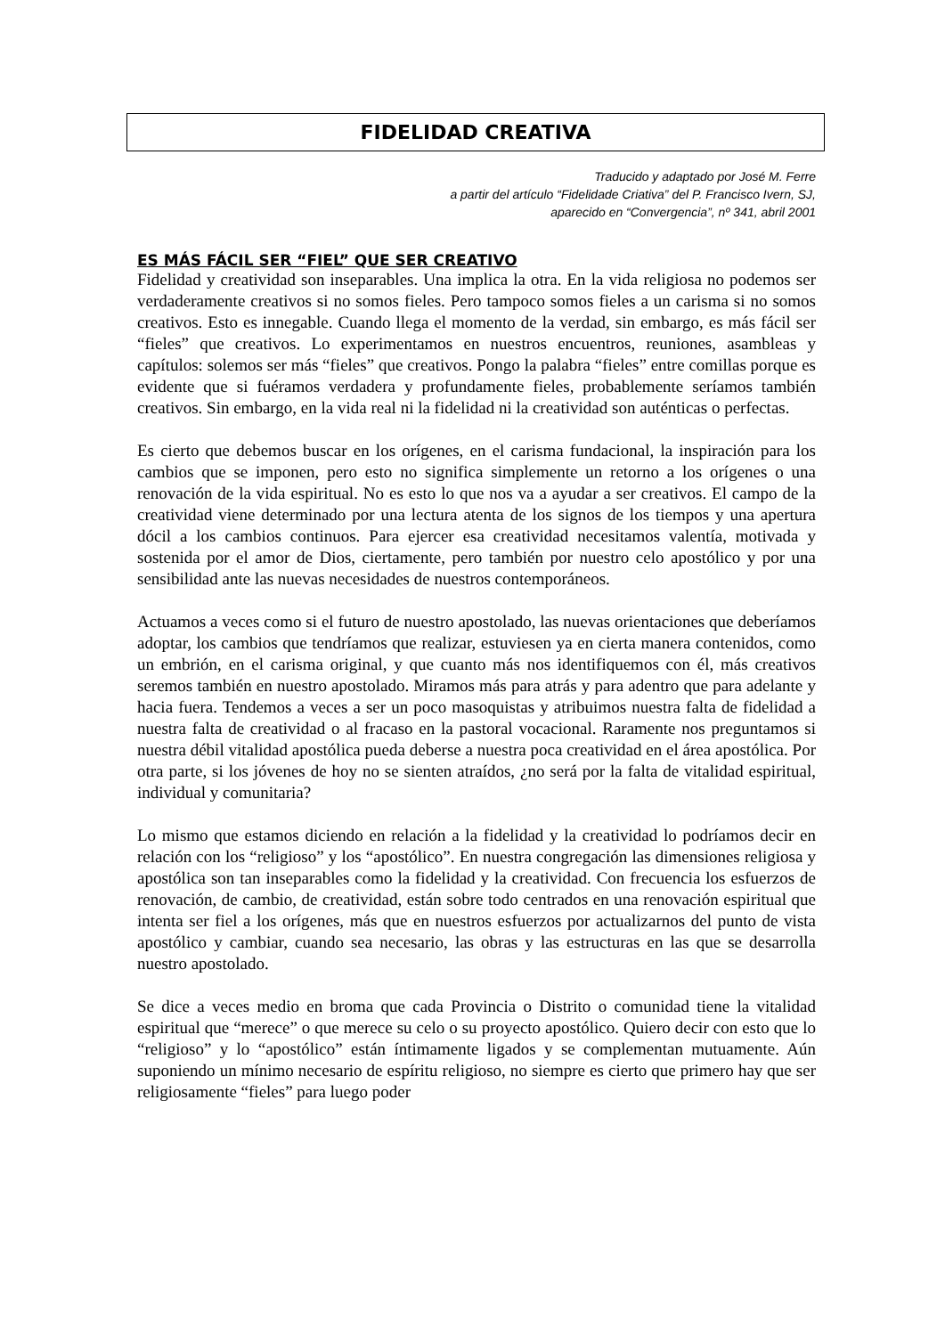FIDELIDAD CREATIVA
Traducido y adaptado por José M. Ferre
a partir del artículo “Fidelidade Criativa” del P. Francisco Ivern, SJ,
aparecido en “Convergencia”, nº 341, abril 2001
ES MÁS FÁCIL SER “FIEL” QUE SER CREATIVO
Fidelidad y creatividad son inseparables. Una implica la otra. En la vida religiosa no podemos ser verdaderamente creativos si no somos fieles. Pero tampoco somos fieles a un carisma si no somos creativos. Esto es innegable. Cuando llega el momento de la verdad, sin embargo, es más fácil ser “fieles” que creativos. Lo experimentamos en nuestros encuentros, reuniones, asambleas y capítulos: solemos ser más “fieles” que creativos. Pongo la palabra “fieles” entre comillas porque es evidente que si fuéramos verdadera y profundamente fieles, probablemente seríamos también creativos. Sin embargo, en la vida real ni la fidelidad ni la creatividad son auténticas o perfectas.
Es cierto que debemos buscar en los orígenes, en el carisma fundacional, la inspiración para los cambios que se imponen, pero esto no significa simplemente un retorno a los orígenes o una renovación de la vida espiritual. No es esto lo que nos va a ayudar a ser creativos. El campo de la creatividad viene determinado por una lectura atenta de los signos de los tiempos y una apertura dócil a los cambios continuos. Para ejercer esa creatividad necesitamos valentía, motivada y sostenida por el amor de Dios, ciertamente, pero también por nuestro celo apostólico y por una sensibilidad ante las nuevas necesidades de nuestros contemporáneos.
Actuamos a veces como si el futuro de nuestro apostolado, las nuevas orientaciones que deberíamos adoptar, los cambios que tendríamos que realizar, estuviesen ya en cierta manera contenidos, como un embrión, en el carisma original, y que cuanto más nos identifiquemos con él, más creativos seremos también en nuestro apostolado. Miramos más para atrás y para adentro que para adelante y hacia fuera. Tendemos a veces a ser un poco masoquistas y atribuimos nuestra falta de fidelidad a nuestra falta de creatividad o al fracaso en la pastoral vocacional. Raramente nos preguntamos si nuestra débil vitalidad apostólica pueda deberse a nuestra poca creatividad en el área apostólica. Por otra parte, si los jóvenes de hoy no se sienten atraídos, ¿no será por la falta de vitalidad espiritual, individual y comunitaria?
Lo mismo que estamos diciendo en relación a la fidelidad y la creatividad lo podríamos decir en relación con los “religioso” y los “apostólico”. En nuestra congregación las dimensiones religiosa y apostólica son tan inseparables como la fidelidad y la creatividad. Con frecuencia los esfuerzos de renovación, de cambio, de creatividad, están sobre todo centrados en una renovación espiritual que intenta ser fiel a los orígenes, más que en nuestros esfuerzos por actualizarnos del punto de vista apostólico y cambiar, cuando sea necesario, las obras y las estructuras en las que se desarrolla nuestro apostolado.
Se dice a veces medio en broma que cada Provincia o Distrito o comunidad tiene la vitalidad espiritual que “merece” o que merece su celo o su proyecto apostólico. Quiero decir con esto que lo “religioso” y lo “apostólico” están íntimamente ligados y se complementan mutuamente. Aún suponiendo un mínimo necesario de espíritu religioso, no siempre es cierto que primero hay que ser religiosamente “fieles” para luego poder